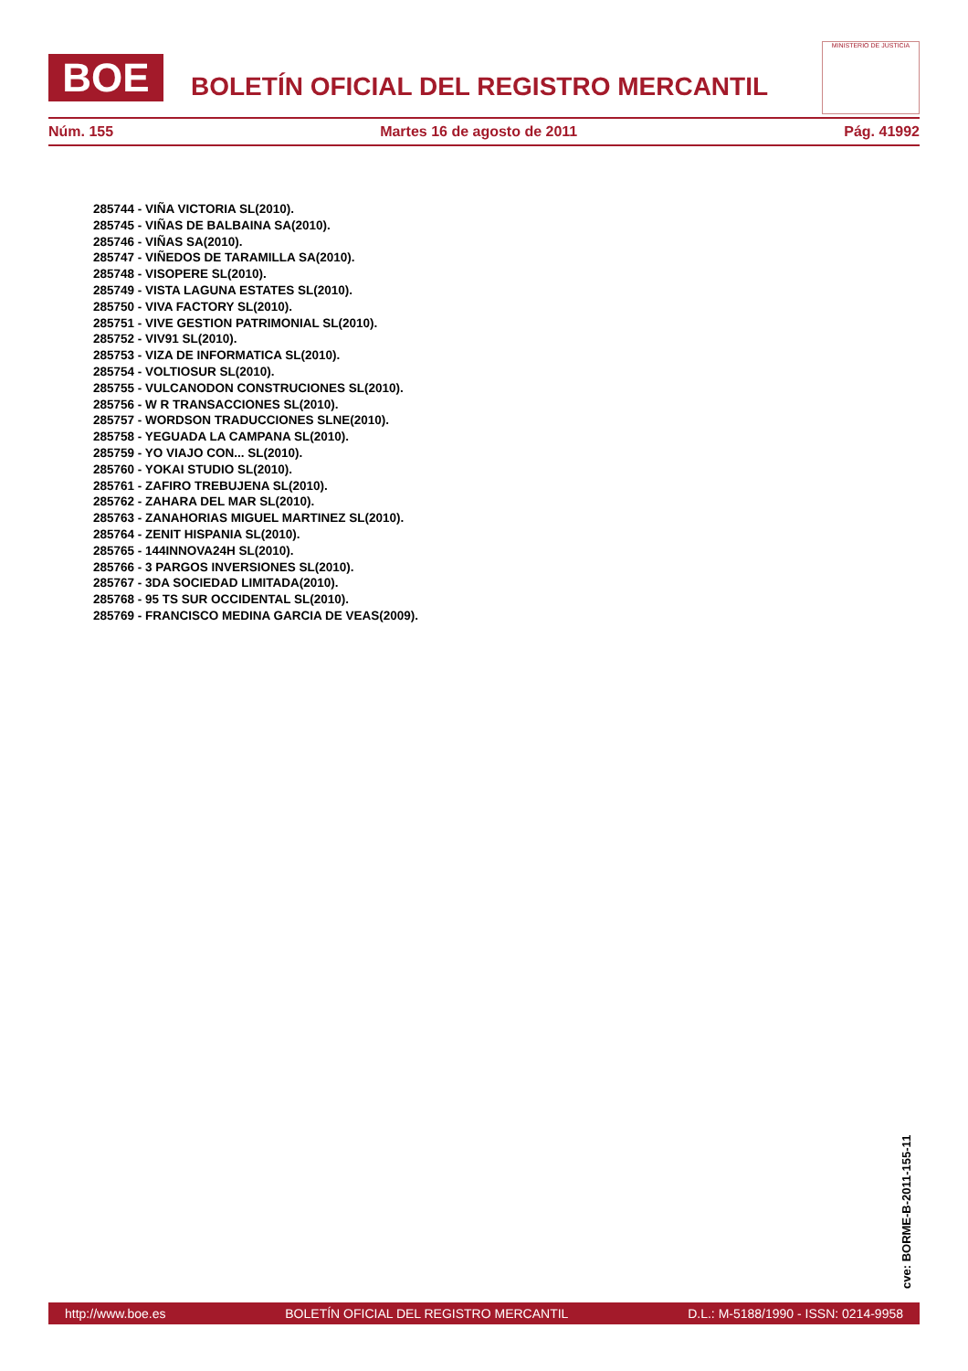BOE
BOLETÍN OFICIAL DEL REGISTRO MERCANTIL
MINISTERIO DE JUSTICIA
Núm. 155 Martes 16 de agosto de 2011 Pág. 41992
285744 - VIÑA VICTORIA SL(2010).
285745 - VIÑAS DE BALBAINA SA(2010).
285746 - VIÑAS SA(2010).
285747 - VIÑEDOS DE TARAMILLA SA(2010).
285748 - VISOPERE SL(2010).
285749 - VISTA LAGUNA ESTATES SL(2010).
285750 - VIVA FACTORY SL(2010).
285751 - VIVE GESTION PATRIMONIAL SL(2010).
285752 - VIV91 SL(2010).
285753 - VIZA DE INFORMATICA SL(2010).
285754 - VOLTIOSUR SL(2010).
285755 - VULCANODON CONSTRUCIONES SL(2010).
285756 - W R TRANSACCIONES SL(2010).
285757 - WORDSON TRADUCCIONES SLNE(2010).
285758 - YEGUADA LA CAMPANA SL(2010).
285759 - YO VIAJO CON... SL(2010).
285760 - YOKAI STUDIO SL(2010).
285761 - ZAFIRO TREBUJENA SL(2010).
285762 - ZAHARA DEL MAR SL(2010).
285763 - ZANAHORIAS MIGUEL MARTINEZ SL(2010).
285764 - ZENIT HISPANIA SL(2010).
285765 - 144INNOVA24H SL(2010).
285766 - 3 PARGOS INVERSIONES SL(2010).
285767 - 3DA SOCIEDAD LIMITADA(2010).
285768 - 95 TS SUR OCCIDENTAL SL(2010).
285769 - FRANCISCO MEDINA GARCIA DE VEAS(2009).
cve: BORME-B-2011-155-11
http://www.boe.es BOLETÍN OFICIAL DEL REGISTRO MERCANTIL D.L.: M-5188/1990 - ISSN: 0214-9958